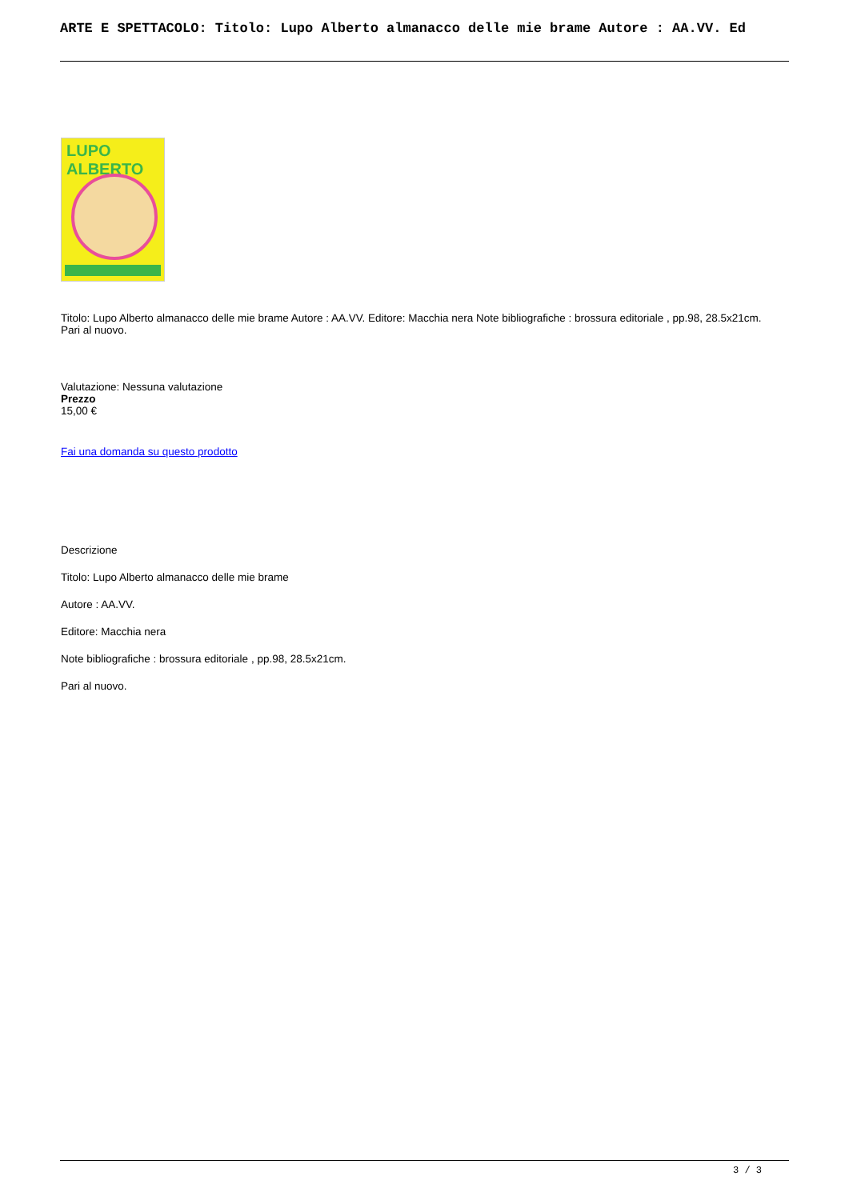ARTE E SPETTACOLO: Titolo: Lupo Alberto almanacco delle mie brame Autore : AA.VV. Ed
LUPO ALBERTO
Titolo: Lupo Alberto almanacco delle mie brame Autore : AA.VV. Editore: Macchia nera Note bibliografiche : brossura editoriale , pp.98, 28.5x21cm. Pari al nuovo.
Valutazione: Nessuna valutazione
Prezzo
15,00 €
Fai una domanda su questo prodotto
Descrizione
Titolo: Lupo Alberto almanacco delle mie brame
Autore : AA.VV.
Editore: Macchia nera
Note bibliografiche : brossura editoriale , pp.98, 28.5x21cm.
Pari al nuovo.
3 / 3